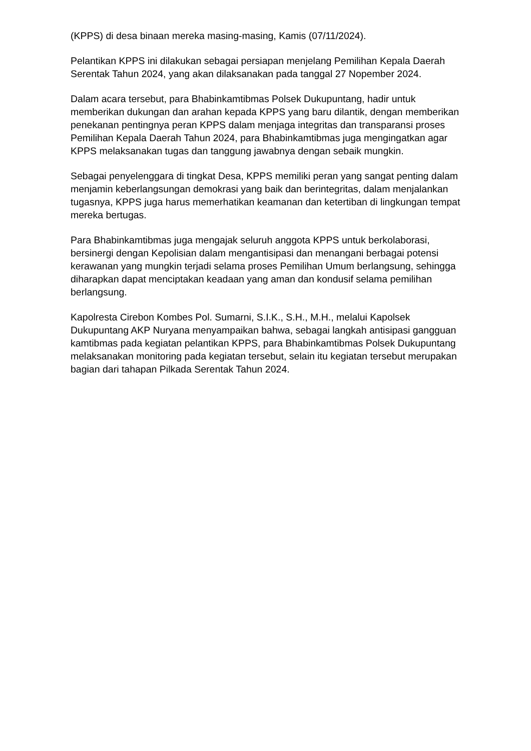(KPPS) di desa binaan mereka masing-masing, Kamis (07/11/2024).
Pelantikan KPPS ini dilakukan sebagai persiapan menjelang Pemilihan Kepala Daerah Serentak Tahun 2024, yang akan dilaksanakan pada tanggal 27 Nopember 2024.
Dalam acara tersebut, para Bhabinkamtibmas Polsek Dukupuntang, hadir untuk memberikan dukungan dan arahan kepada KPPS yang baru dilantik, dengan memberikan penekanan pentingnya peran KPPS dalam menjaga integritas dan transparansi proses Pemilihan Kepala Daerah Tahun 2024, para Bhabinkamtibmas juga mengingatkan agar KPPS melaksanakan tugas dan tanggung jawabnya dengan sebaik mungkin.
Sebagai penyelenggara di tingkat Desa, KPPS memiliki peran yang sangat penting dalam menjamin keberlangsungan demokrasi yang baik dan berintegritas, dalam menjalankan tugasnya, KPPS juga harus memerhatikan keamanan dan ketertiban di lingkungan tempat mereka bertugas.
Para Bhabinkamtibmas juga mengajak seluruh anggota KPPS untuk berkolaborasi, bersinergi dengan Kepolisian dalam mengantisipasi dan menangani berbagai potensi kerawanan yang mungkin terjadi selama proses Pemilihan Umum berlangsung, sehingga diharapkan dapat menciptakan keadaan yang aman dan kondusif selama pemilihan berlangsung.
Kapolresta Cirebon Kombes Pol. Sumarni, S.I.K., S.H., M.H., melalui Kapolsek Dukupuntang AKP Nuryana menyampaikan bahwa, sebagai langkah antisipasi gangguan kamtibmas pada kegiatan pelantikan KPPS, para Bhabinkamtibmas Polsek Dukupuntang melaksanakan monitoring pada kegiatan tersebut, selain itu kegiatan tersebut merupakan bagian dari tahapan Pilkada Serentak Tahun 2024.